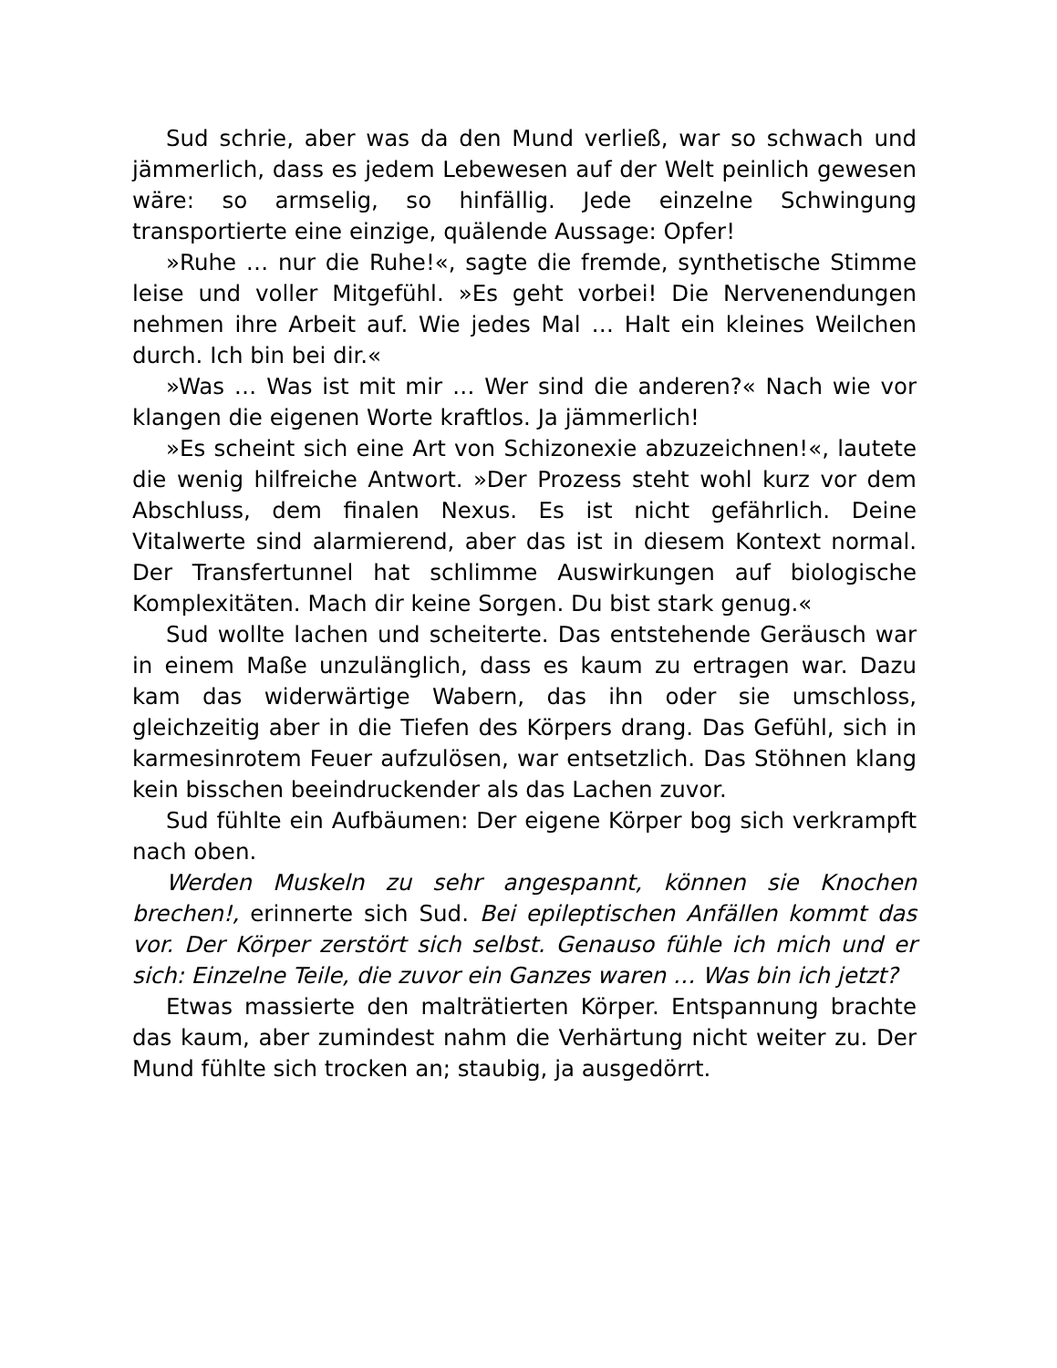Sud schrie, aber was da den Mund verließ, war so schwach und jämmerlich, dass es jedem Lebewesen auf der Welt peinlich gewesen wäre: so armselig, so hinfällig. Jede einzelne Schwingung transportierte eine einzige, quälende Aussage: Opfer!
»Ruhe … nur die Ruhe!«, sagte die fremde, synthetische Stimme leise und voller Mitgefühl. »Es geht vorbei! Die Nervenendungen nehmen ihre Arbeit auf. Wie jedes Mal … Halt ein kleines Weilchen durch. Ich bin bei dir.«
»Was … Was ist mit mir … Wer sind die anderen?« Nach wie vor klangen die eigenen Worte kraftlos. Ja jämmerlich!
»Es scheint sich eine Art von Schizonexie abzuzeichnen!«, lautete die wenig hilfreiche Antwort. »Der Prozess steht wohl kurz vor dem Abschluss, dem finalen Nexus. Es ist nicht gefährlich. Deine Vitalwerte sind alarmierend, aber das ist in diesem Kontext normal. Der Transfertunnel hat schlimme Auswirkungen auf biologische Komplexitäten. Mach dir keine Sorgen. Du bist stark genug.«
Sud wollte lachen und scheiterte. Das entstehende Geräusch war in einem Maße unzulänglich, dass es kaum zu ertragen war. Dazu kam das widerwärtige Wabern, das ihn oder sie umschloss, gleichzeitig aber in die Tiefen des Körpers drang. Das Gefühl, sich in karmesinrotem Feuer aufzulösen, war entsetzlich. Das Stöhnen klang kein bisschen beeindruckender als das Lachen zuvor.
Sud fühlte ein Aufbäumen: Der eigene Körper bog sich verkrampft nach oben.
Werden Muskeln zu sehr angespannt, können sie Knochen brechen!, erinnerte sich Sud. Bei epileptischen Anfällen kommt das vor. Der Körper zerstört sich selbst. Genauso fühle ich mich und er sich: Einzelne Teile, die zuvor ein Ganzes waren … Was bin ich jetzt?
Etwas massierte den malträtierten Körper. Entspannung brachte das kaum, aber zumindest nahm die Verhärtung nicht weiter zu. Der Mund fühlte sich trocken an; staubig, ja ausgedörrt.